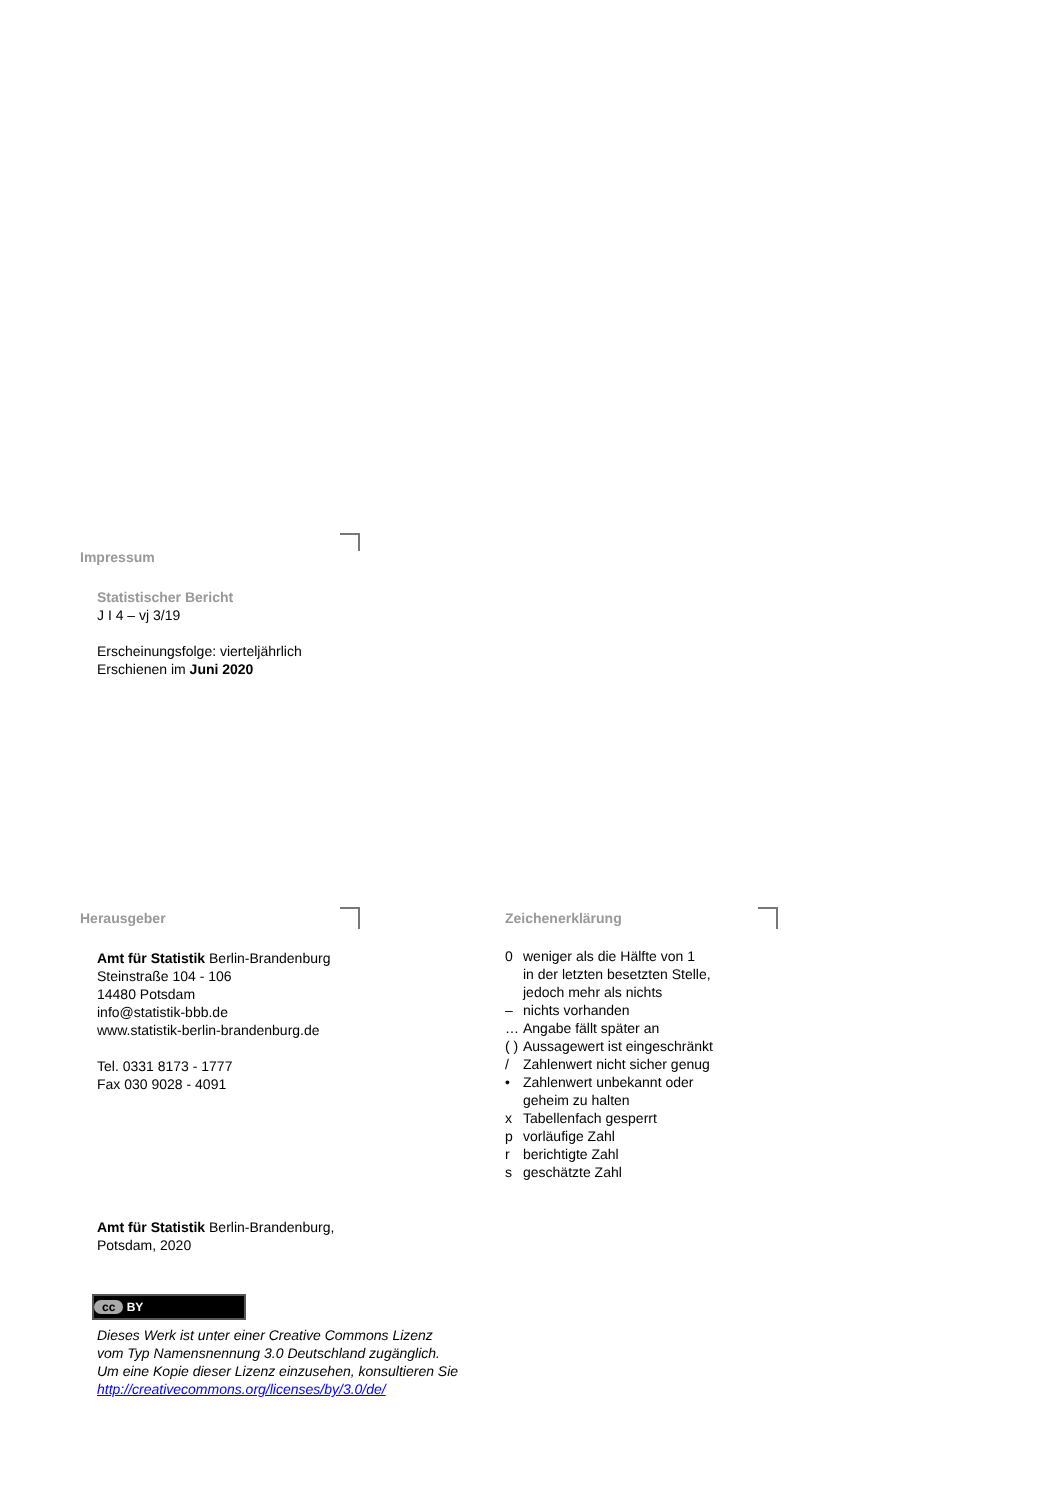Impressum
Statistischer Bericht
J I 4 – vj 3/19
Erscheinungsfolge: vierteljährlich
Erschienen im Juni 2020
Herausgeber
Amt für Statistik Berlin-Brandenburg
Steinstraße 104 - 106
14480 Potsdam
info@statistik-bbb.de
www.statistik-berlin-brandenburg.de
Tel. 0331 8173 - 1777
Fax 030 9028 - 4091
Zeichenerklärung
| 0 | weniger als die Hälfte von 1 in der letzten besetzten Stelle, jedoch mehr als nichts |
| – | nichts vorhanden |
| … | Angabe fällt später an |
| ( ) | Aussagewert ist eingeschränkt |
| / | Zahlenwert nicht sicher genug |
| • | Zahlenwert unbekannt oder geheim zu halten |
| x | Tabellenfach gesperrt |
| p | vorläufige Zahl |
| r | berichtigte Zahl |
| s | geschätzte Zahl |
Amt für Statistik Berlin-Brandenburg,
Potsdam, 2020
cc BY
Dieses Werk ist unter einer Creative Commons Lizenz
vom Typ Namensnennung 3.0 Deutschland zugänglich.
Um eine Kopie dieser Lizenz einzusehen, konsultieren Sie
http://creativecommons.org/licenses/by/3.0/de/